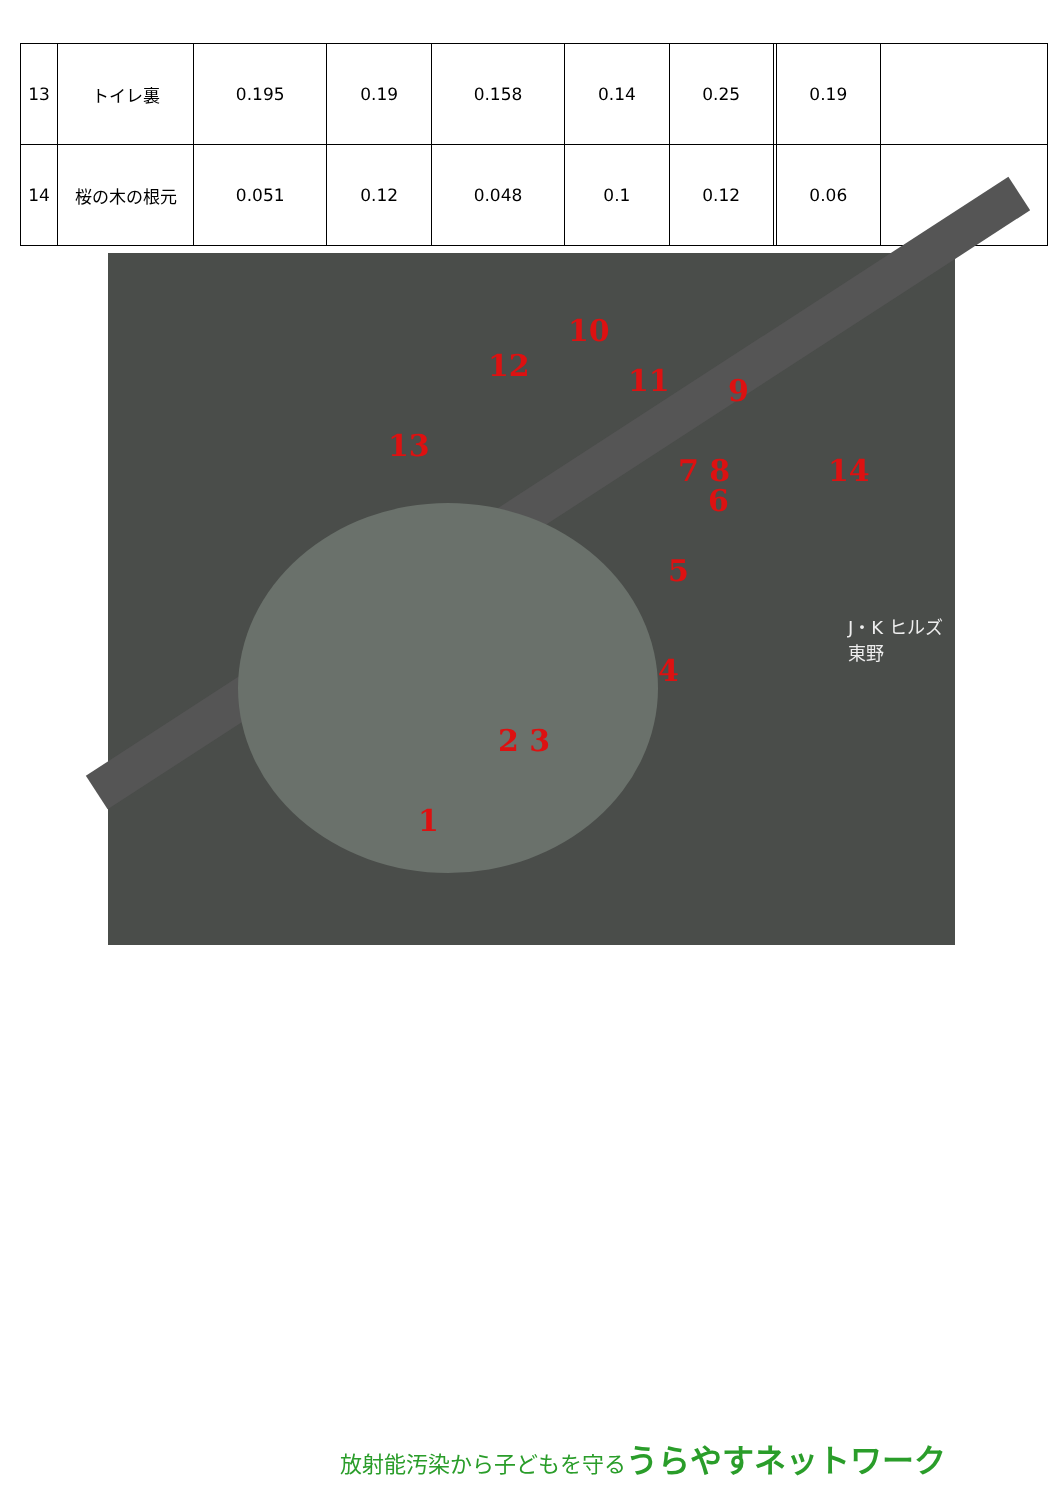| 13 | トイレ裏 | 0.195 | 0.19 | 0.158 | 0.14 | 0.25 | | 0.19 | |
| 14 | 桜の木の根元 | 0.051 | 0.12 | 0.048 | 0.1 | 0.12 | | 0.06 | |
10
12 11 9
13
14 7 8
6
5
4
2 3
1
J・K ヒルズ 東野
放射能汚染から子どもを守るうらやすネットワーク